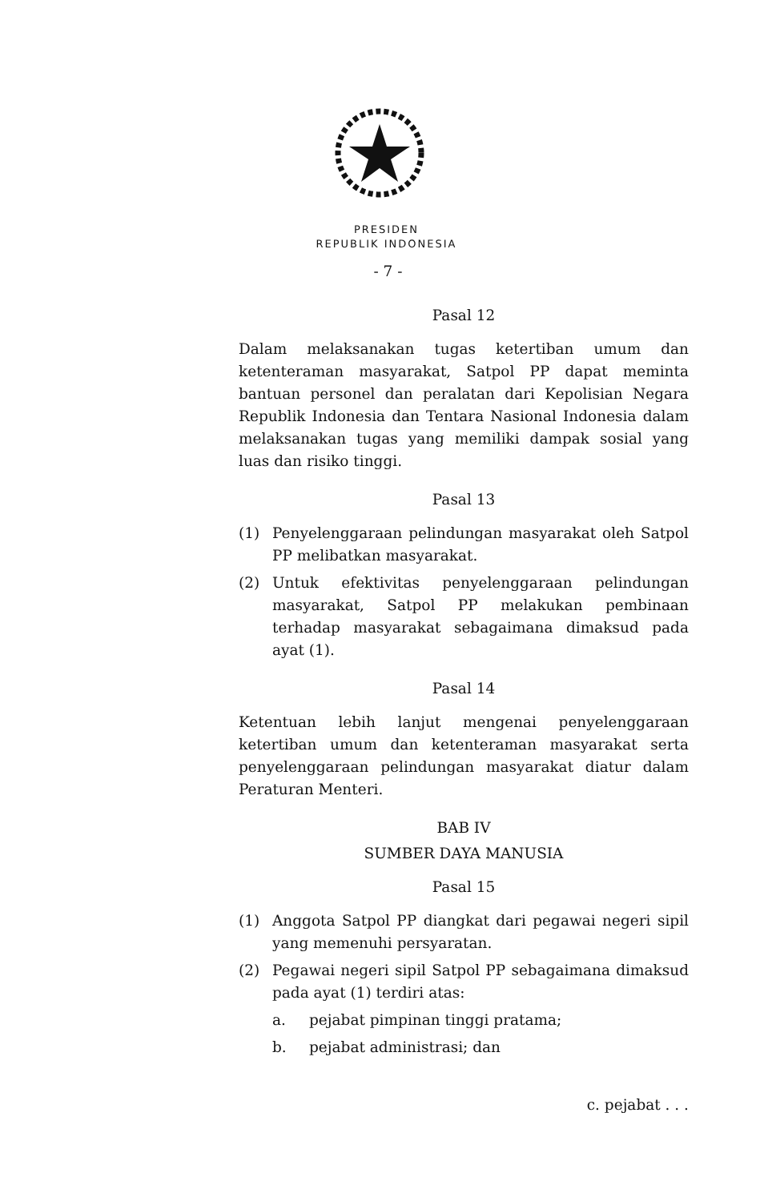PRESIDEN
REPUBLIK INDONESIA
- 7 -
Pasal 12
Dalam melaksanakan tugas ketertiban umum dan ketenteraman masyarakat, Satpol PP dapat meminta bantuan personel dan peralatan dari Kepolisian Negara Republik Indonesia dan Tentara Nasional Indonesia dalam melaksanakan tugas yang memiliki dampak sosial yang luas dan risiko tinggi.
Pasal 13
(1) Penyelenggaraan pelindungan masyarakat oleh Satpol PP melibatkan masyarakat.
(2) Untuk efektivitas penyelenggaraan pelindungan masyarakat, Satpol PP melakukan pembinaan terhadap masyarakat sebagaimana dimaksud pada ayat (1).
Pasal 14
Ketentuan lebih lanjut mengenai penyelenggaraan ketertiban umum dan ketenteraman masyarakat serta penyelenggaraan pelindungan masyarakat diatur dalam Peraturan Menteri.
BAB IV
SUMBER DAYA MANUSIA
Pasal 15
(1) Anggota Satpol PP diangkat dari pegawai negeri sipil yang memenuhi persyaratan.
(2) Pegawai negeri sipil Satpol PP sebagaimana dimaksud pada ayat (1) terdiri atas:
a. pejabat pimpinan tinggi pratama;
b. pejabat administrasi; dan
c. pejabat . . .